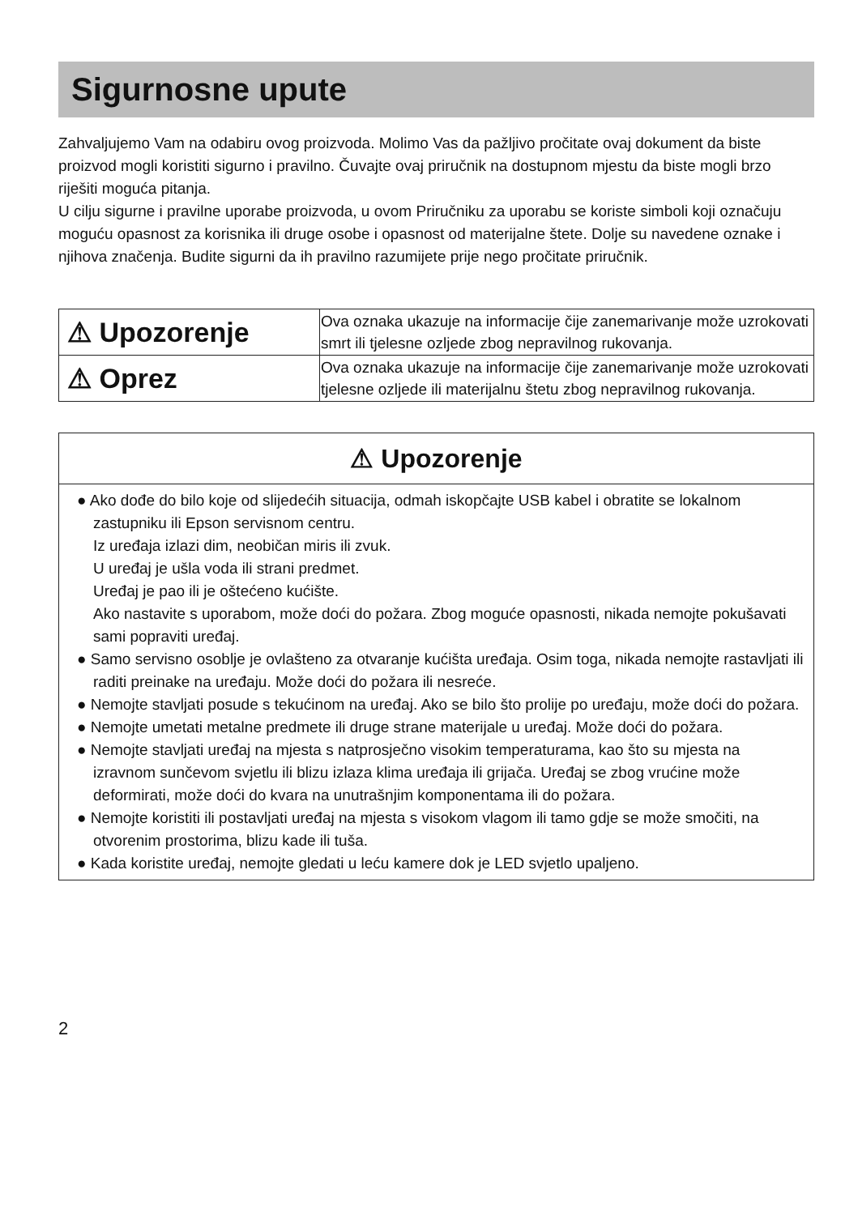Sigurnosne upute
Zahvaljujemo Vam na odabiru ovog proizvoda. Molimo Vas da pažljivo pročitate ovaj dokument da biste proizvod mogli koristiti sigurno i pravilno. Čuvajte ovaj priručnik na dostupnom mjestu da biste mogli brzo riješiti moguća pitanja.
U cilju sigurne i pravilne uporabe proizvoda, u ovom Priručniku za uporabu se koriste simboli koji označuju moguću opasnost za korisnika ili druge osobe i opasnost od materijalne štete. Dolje su navedene oznake i njihova značenja. Budite sigurni da ih pravilno razumijete prije nego pročitate priručnik.
| ⚠ Upozorenje | Ova oznaka ukazuje na informacije čije zanemarivanje može uzrokovati smrt ili tjelesne ozljede zbog nepravilnog rukovanja. |
| ⚠ Oprez | Ova oznaka ukazuje na informacije čije zanemarivanje može uzrokovati tjelesne ozljede ili materijalnu štetu zbog nepravilnog rukovanja. |
⚠ Upozorenje
● Ako dođe do bilo koje od slijedećih situacija, odmah iskopčajte USB kabel i obratite se lokalnom zastupniku ili Epson servisnom centru.
Iz uređaja izlazi dim, neobičan miris ili zvuk.
U uređaj je ušla voda ili strani predmet.
Uređaj je pao ili je oštećeno kućište.
Ako nastavite s uporabom, može doći do požara. Zbog moguće opasnosti, nikada nemojte pokušavati sami popraviti uređaj.
● Samo servisno osoblje je ovlašteno za otvaranje kućišta uređaja. Osim toga, nikada nemojte rastavljati ili raditi preinake na uređaju. Može doći do požara ili nesreće.
● Nemojte stavljati posude s tekućinom na uređaj. Ako se bilo što prolije po uređaju, može doći do požara.
● Nemojte umetati metalne predmete ili druge strane materijale u uređaj. Može doći do požara.
● Nemojte stavljati uređaj na mjesta s natprosječno visokim temperaturama, kao što su mjesta na izravnom sunčevom svjetlu ili blizu izlaza klima uređaja ili grijača. Uređaj se zbog vrućine može deformirati, može doći do kvara na unutrašnjim komponentama ili do požara.
● Nemojte koristiti ili postavljati uređaj na mjesta s visokom vlagom ili tamo gdje se može smočiti, na otvorenim prostorima, blizu kade ili tuša.
● Kada koristite uređaj, nemojte gledati u leću kamere dok je LED svjetlo upaljeno.
2